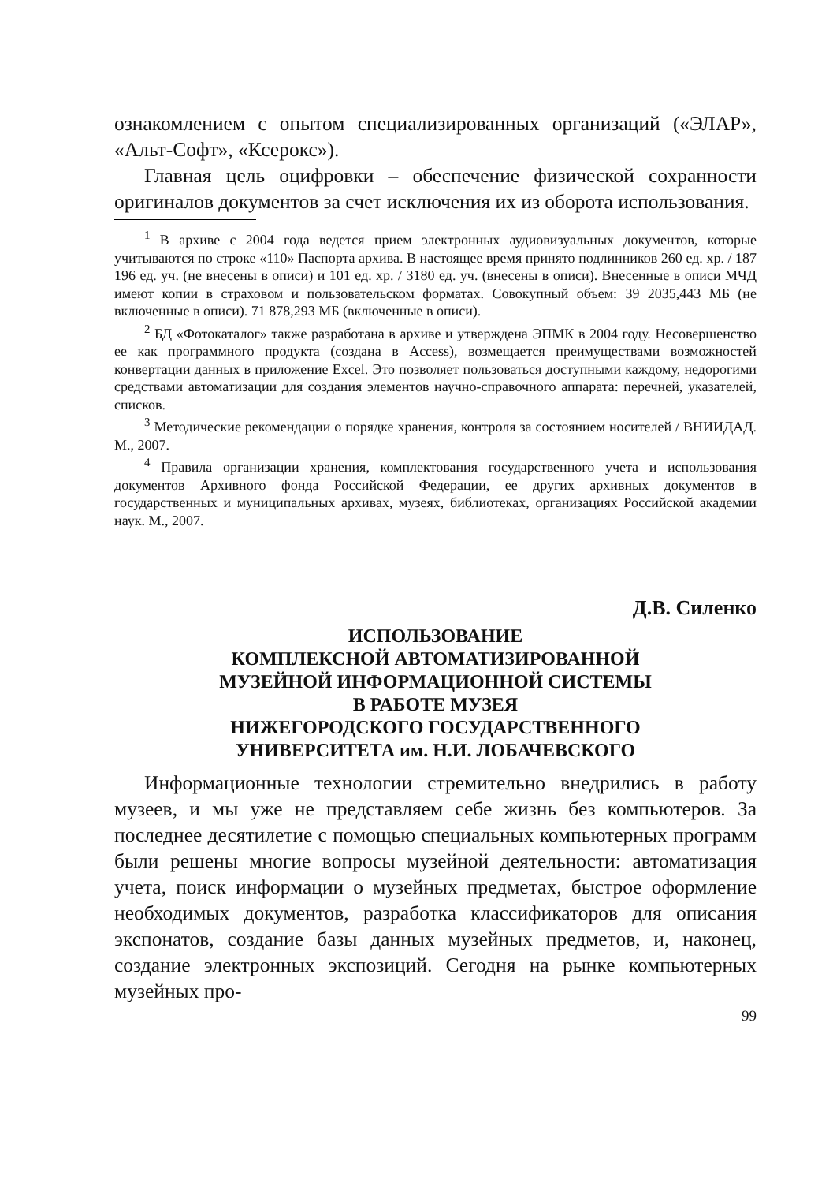ознакомлением с опытом специализированных организаций («ЭЛАР», «Альт-Софт», «Ксерокс»).
Главная цель оцифровки – обеспечение физической сохранности оригиналов документов за счет исключения их из оборота использования.
<sup>1</sup> В архиве с 2004 года ведется прием электронных аудиовизуальных документов, которые учитываются по строке «110» Паспорта архива. В настоящее время принято подлинников 260 ед. хр. / 187 196 ед. уч. (не внесены в описи) и 101 ед. хр. / 3180 ед. уч. (внесены в описи). Внесенные в описи МЧД имеют копии в страховом и пользовательском форматах. Совокупный объем: 39 2035,443 МБ (не включенные в описи). 71 878,293 МБ (включенные в описи).
<sup>2</sup> БД «Фотокаталог» также разработана в архиве и утверждена ЭПМК в 2004 году. Несовершенство ее как программного продукта (создана в Access), возмещается преимуществами возможностей конвертации данных в приложение Excel. Это позволяет пользоваться доступными каждому, недорогими средствами автоматизации для создания элементов научно-справочного аппарата: перечней, указателей, списков.
<sup>3</sup> Методические рекомендации о порядке хранения, контроля за состоянием носителей / ВНИИДАД. М., 2007.
<sup>4</sup> Правила организации хранения, комплектования государственного учета и использования документов Архивного фонда Российской Федерации, ее других архивных документов в государственных и муниципальных архивах, музеях, библиотеках, организациях Российской академии наук. М., 2007.
Д.В. Силенко
ИСПОЛЬЗОВАНИЕ
КОМПЛЕКСНОЙ АВТОМАТИЗИРОВАННОЙ
МУЗЕЙНОЙ ИНФОРМАЦИОННОЙ СИСТЕМЫ
В РАБОТЕ МУЗЕЯ
НИЖЕГОРОДСКОГО ГОСУДАРСТВЕННОГО
УНИВЕРСИТЕТА им. Н.И. ЛОБАЧЕВСКОГО
Информационные технологии стремительно внедрились в работу музеев, и мы уже не представляем себе жизнь без компьютеров. За последнее десятилетие с помощью специальных компьютерных программ были решены многие вопросы музейной деятельности: автоматизация учета, поиск информации о музейных предметах, быстрое оформление необходимых документов, разработка классификаторов для описания экспонатов, создание базы данных музейных предметов, и, наконец, создание электронных экспозиций. Сегодня на рынке компьютерных музейных про-
99